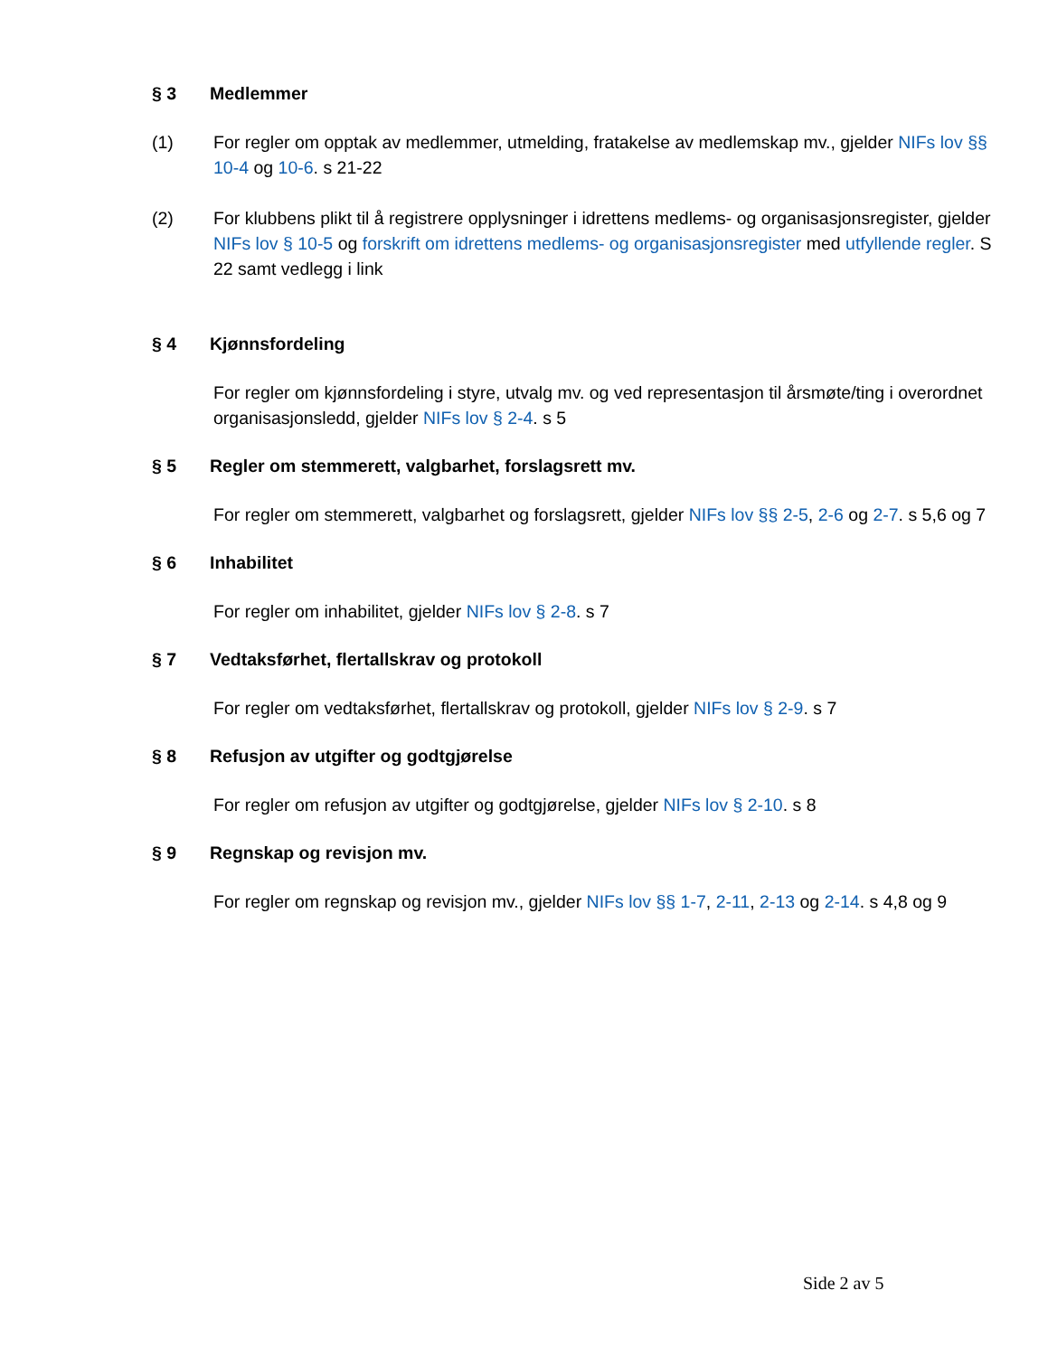§ 3 Medlemmer
(1) For regler om opptak av medlemmer, utmelding, fratakelse av medlemskap mv., gjelder NIFs lov §§ 10-4 og 10-6. s 21-22
(2) For klubbens plikt til å registrere opplysninger i idrettens medlems- og organisasjonsregister, gjelder NIFs lov § 10-5 og forskrift om idrettens medlems- og organisasjonsregister med utfyllende regler. S 22 samt vedlegg i link
§ 4 Kjønnsfordeling
For regler om kjønnsfordeling i styre, utvalg mv. og ved representasjon til årsmøte/ting i overordnet organisasjonsledd, gjelder NIFs lov § 2-4. s 5
§ 5 Regler om stemmerett, valgbarhet, forslagsrett mv.
For regler om stemmerett, valgbarhet og forslagsrett, gjelder NIFs lov §§ 2-5, 2-6 og 2-7. s 5,6 og 7
§ 6 Inhabilitet
For regler om inhabilitet, gjelder NIFs lov § 2-8. s 7
§ 7 Vedtaksførhet, flertallskrav og protokoll
For regler om vedtaksførhet, flertallskrav og protokoll, gjelder NIFs lov § 2-9. s 7
§ 8 Refusjon av utgifter og godtgjørelse
For regler om refusjon av utgifter og godtgjørelse, gjelder NIFs lov § 2-10. s 8
§ 9 Regnskap og revisjon mv.
For regler om regnskap og revisjon mv., gjelder NIFs lov §§ 1-7, 2-11, 2-13 og 2-14. s 4,8 og 9
Side 2 av 5